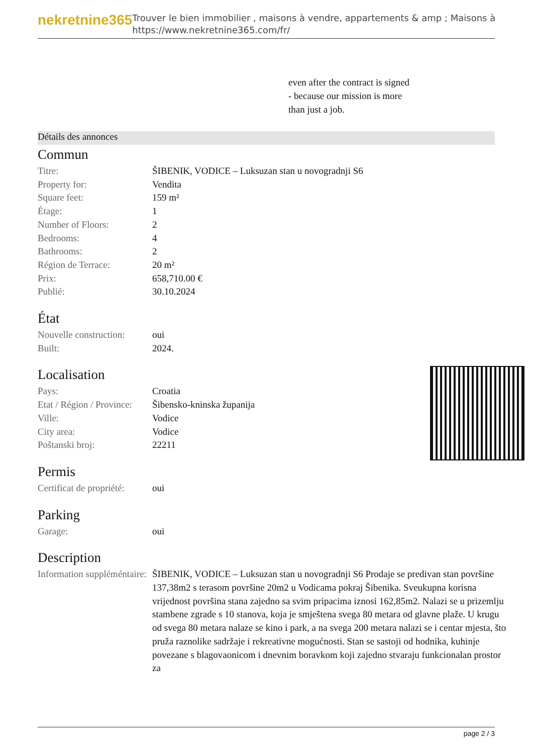nekretnine365
Trouver le bien immobilier , maisons à vendre, appartements & amp ; Maisons à
https://www.nekretnine365.com/fr/
even after the contract is signed
- because our mission is more
than just a job.
Détails des annonces
Commun
| Titre: | ŠIBENIK, VODICE – Luksuzan stan u novogradnji S6 |
| Property for: | Vendita |
| Square feet: | 159 m² |
| Étage: | 1 |
| Number of Floors: | 2 |
| Bedrooms: | 4 |
| Bathrooms: | 2 |
| Région de Terrace: | 20 m² |
| Prix: | 658,710.00 € |
| Publié: | 30.10.2024 |
État
| Nouvelle construction: | oui |
| Built: | 2024. |
Localisation
| Pays: | Croatia |
| Etat / Région / Province: | Šibensko-kninska županija |
| Ville: | Vodice |
| City area: | Vodice |
| Poštanski broj: | 22211 |
Permis
| Certificat de propriété: | oui |
Parking
| Garage: | oui |
Description
| Information suppléméntaire: | ŠIBENIK, VODICE – Luksuzan stan u novogradnji S6 Prodaje se predivan stan površine 137,38m2 s terasom površine 20m2 u Vodicama pokraj Šibenika. Sveukupna korisna vrijednost površina stana zajedno sa svim pripacima iznosi 162,85m2. Nalazi se u prizemlju stambene zgrade s 10 stanova, koja je smještena svega 80 metara od glavne plaže. U krugu od svega 80 metara nalaze se kino i park, a na svega 200 metara nalazi se i centar mjesta, što pruža raznolike sadržaje i rekreativne mogućnosti. Stan se sastoji od hodnika, kuhinje povezane s blagovaonicom i dnevnim boravkom koji zajedno stvaraju funkcionalan prostor za |
page 2 / 3